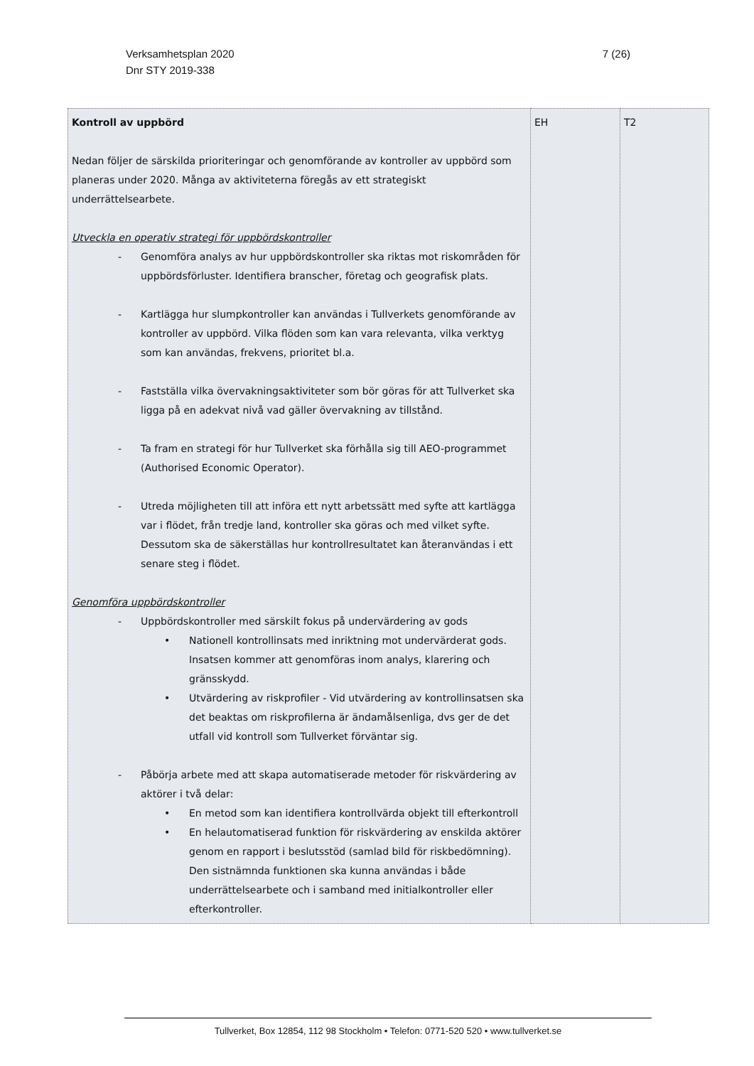Verksamhetsplan 2020
Dnr STY 2019-338
7 (26)
| Kontroll av uppbörd Nedan följer de särskilda prioriteringar och genomförande av kontroller av uppbörd som planeras under 2020. Många av aktiviteterna föregås av ett strategiskt underrättelsearbete. Utveckla en operativ strategi för uppbördskontroller - Genomföra analys av hur uppbördskontroller ska riktas mot riskområden för uppbördsförluster. Identifiera branscher, företag och geografisk plats. - Kartlägga hur slumpkontroller kan användas i Tullverkets genomförande av kontroller av uppbörd. Vilka flöden som kan vara relevanta, vilka verktyg som kan användas, frekvens, prioritet bl.a. - Fastställa vilka övervakningsaktiviteter som bör göras för att Tullverket ska ligga på en adekvat nivå vad gäller övervakning av tillstånd. - Ta fram en strategi för hur Tullverket ska förhålla sig till AEO-programmet (Authorised Economic Operator). - Utreda möjligheten till att införa ett nytt arbetssätt med syfte att kartlägga var i flödet, från tredje land, kontroller ska göras och med vilket syfte. Dessutom ska de säkerställas hur kontrollresultatet kan återanvändas i ett senare steg i flödet. Genomföra uppbördskontroller - Uppbördskontroller med särskilt fokus på undervärdering av gods • Nationell kontrollinsats med inriktning mot undervärderat gods. Insatsen kommer att genomföras inom analys, klarering och gränsskydd. • Utvärdering av riskprofiler - Vid utvärdering av kontrollinsatsen ska det beaktas om riskprofilerna är ändamålsenliga, dvs ger de det utfall vid kontroll som Tullverket förväntar sig. - Påbörja arbete med att skapa automatiserade metoder för riskvärdering av aktörer i två delar: • En metod som kan identifiera kontrollvärda objekt till efterkontroll • En helautomatiserad funktion för riskvärdering av enskilda aktörer genom en rapport i beslutsstöd (samlad bild för riskbedömning). Den sistnämnda funktionen ska kunna användas i både underrättelsearbete och i samband med initialkontroller eller efterkontroller. | EH | T2 |
Tullverket, Box 12854, 112 98 Stockholm • Telefon: 0771-520 520 • www.tullverket.se